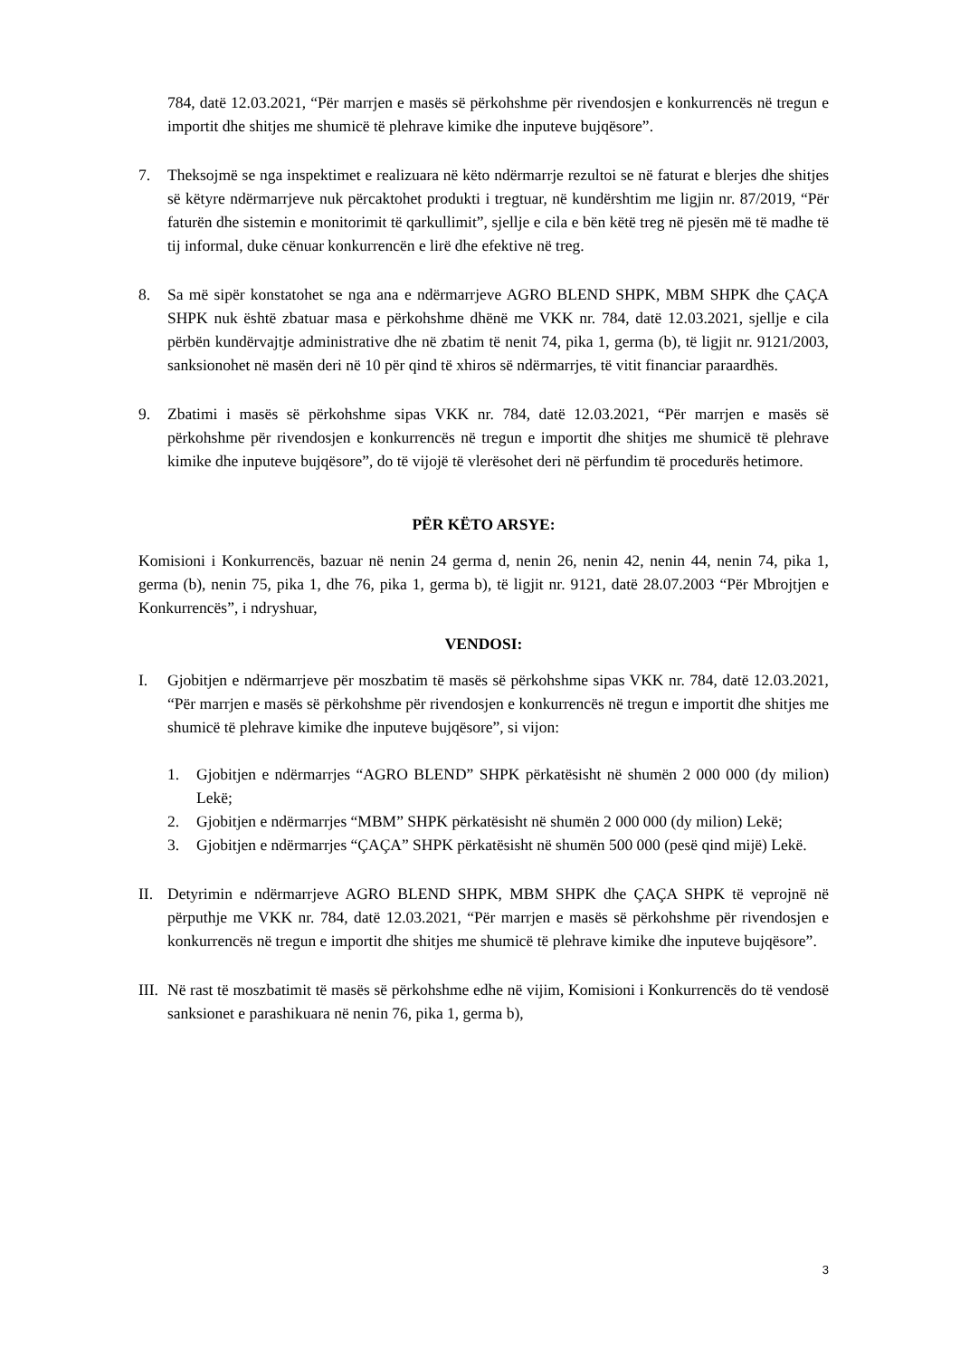784, datë 12.03.2021, “Për marrjen e masës së përkohshme për rivendosjen e konkurrencës në tregun e importit dhe shitjes me shumicë të plehrave kimike dhe inputeve bujqësore”.
7. Theksojmë se nga inspektimet e realizuara në këto ndërmarrje rezultoi se në faturat e blerjes dhe shitjes së këtyre ndërmarrjeve nuk përcaktohet produkti i tregtuar, në kundërshtim me ligjin nr. 87/2019, “Për faturën dhe sistemin e monitorimit të qarkullimit”, sjellje e cila e bën këtë treg në pjesën më të madhe të tij informal, duke cënuar konkurrencën e lirë dhe efektive në treg.
8. Sa më sipër konstatohet se nga ana e ndërmarrjeve AGRO BLEND SHPK, MBM SHPK dhe ÇAÇA SHPK nuk është zbatuar masa e përkohshme dhënë me VKK nr. 784, datë 12.03.2021, sjellje e cila përbën kundërvajtje administrative dhe në zbatim të nenit 74, pika 1, germa (b), të ligjit nr. 9121/2003, sanksionohet në masën deri në 10 për qind të xhiros së ndërmarrjes, të vitit financiar paraardhës.
9. Zbatimi i masës së përkohshme sipas VKK nr. 784, datë 12.03.2021, “Për marrjen e masës së përkohshme për rivendosjen e konkurrencës në tregun e importit dhe shitjes me shumicë të plehrave kimike dhe inputeve bujqësore”, do të vijojë të vlerësohet deri në përfundim të procedurës hetimore.
PËR KËTO ARSYE:
Komisioni i Konkurrencës, bazuar në nenin 24 germa d, nenin 26, nenin 42, nenin 44, nenin 74, pika 1, germa (b), nenin 75, pika 1, dhe 76, pika 1, germa b), të ligjit nr. 9121, datë 28.07.2003 “Për Mbrojtjen e Konkurrencës”, i ndryshuar,
VENDOSI:
I. Gjobitjen e ndërmarrjeve për moszbatim të masës së përkohshme sipas VKK nr. 784, datë 12.03.2021, “Për marrjen e masës së përkohshme për rivendosjen e konkurrencës në tregun e importit dhe shitjes me shumicë të plehrave kimike dhe inputeve bujqësore”, si vijon:
1. Gjobitjen e ndërmarrjes “AGRO BLEND” SHPK përkatësisht në shumën 2 000 000 (dy milion) Lekë;
2. Gjobitjen e ndërmarrjes “MBM” SHPK përkatësisht në shumën 2 000 000 (dy milion) Lekë;
3. Gjobitjen e ndërmarrjes “ÇAÇA” SHPK përkatësisht në shumën 500 000 (pesë qind mijë) Lekë.
II. Detyrimin e ndërmarrjeve AGRO BLEND SHPK, MBM SHPK dhe ÇAÇA SHPK të veprojnë në përputhje me VKK nr. 784, datë 12.03.2021, “Për marrjen e masës së përkohshme për rivendosjen e konkurrencës në tregun e importit dhe shitjes me shumicë të plehrave kimike dhe inputeve bujqësore”.
III.
Në rast të moszbatimit të masës së përkohshme edhe në vijim, Komisioni i Konkurrencës do të vendosë sanksionet e parashikuara në nenin 76, pika 1, germa b),
3